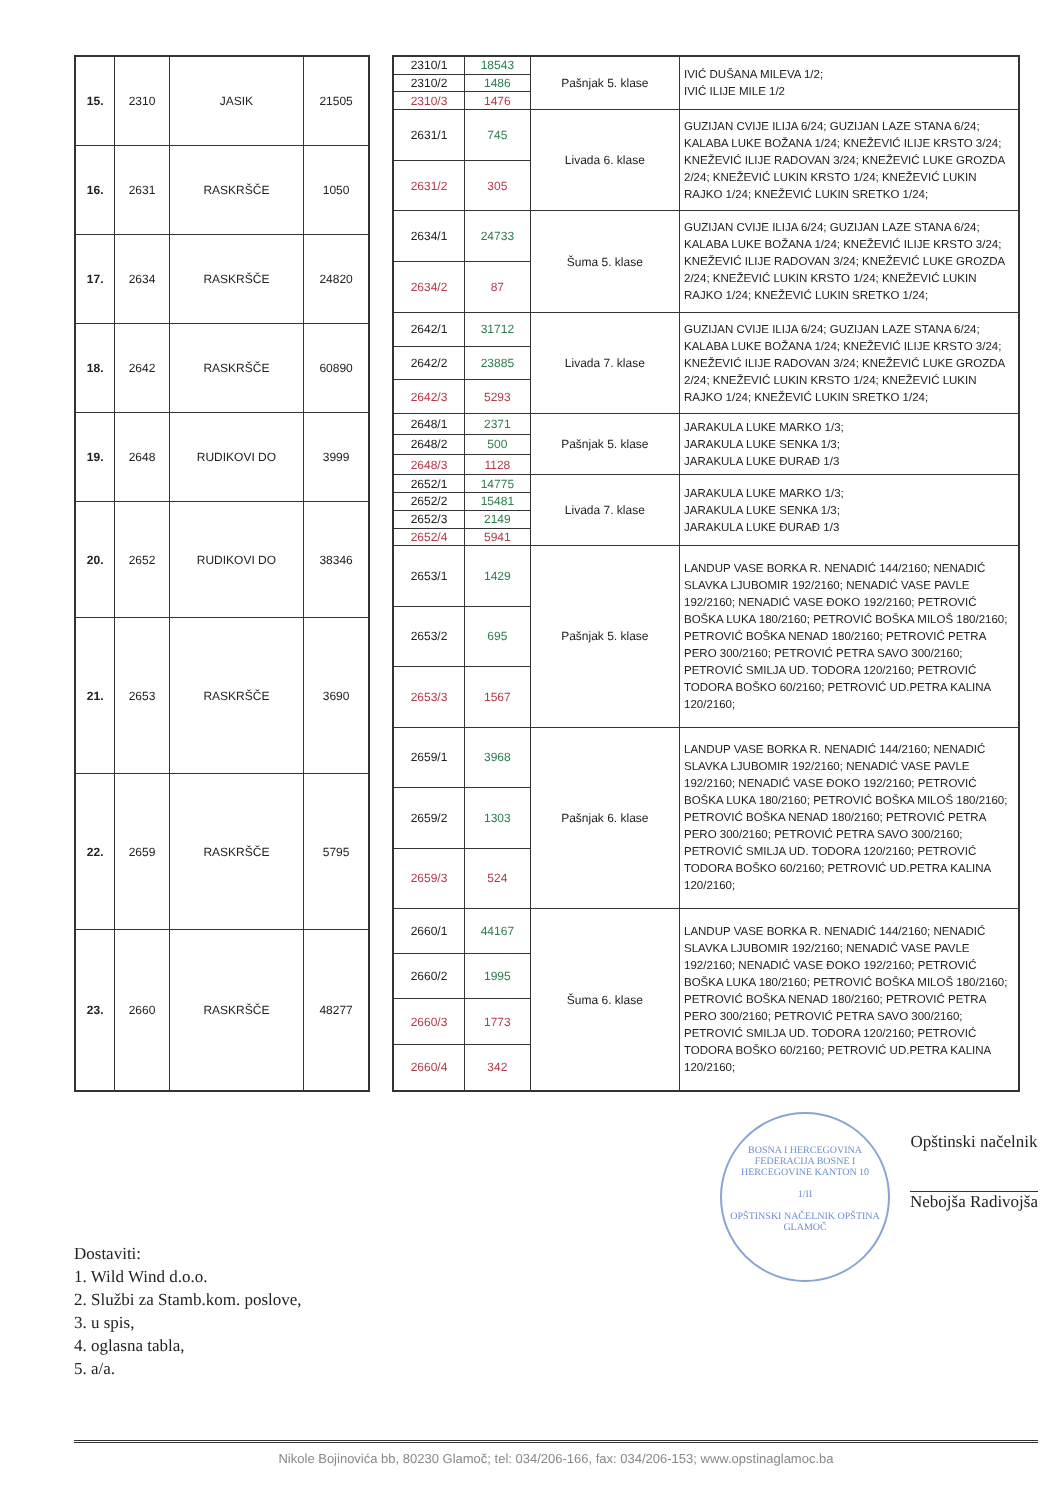| 15. | 2310 | JASIK | 21505 |
| 16. | 2631 | RASKRŠČE | 1050 |
| 17. | 2634 | RASKRŠČE | 24820 |
| 18. | 2642 | RASKRŠČE | 60890 |
| 19. | 2648 | RUDIKOVI DO | 3999 |
| 20. | 2652 | RUDIKOVI DO | 38346 |
| 21. | 2653 | RASKRŠČE | 3690 |
| 22. | 2659 | RASKRŠČE | 5795 |
| 23. | 2660 | RASKRŠČE | 48277 |
| 2310/1 | 18543 | Pašnjak 5. klase | IVIĆ DUŠANA MILEVA 1/2; IVIĆ ILIJE MILE 1/2 |
| 2310/2 | 1486 | | |
| 2310/3 | 1476 | | |
| 2631/1 | 745 | Livada 6. klase | GUZIJAN CVIJE ILIJA 6/24; GUZIJAN LAZE STANA 6/24; KALABA LUKE BOŽANA 1/24; KNEŽEVIĆ ILIJE KRSTO 3/24; KNEŽEVIĆ ILIJE RADOVAN 3/24; KNEŽEVIĆ LUKE GROZDA 2/24; KNEŽEVIĆ LUKIN KRSTO 1/24; KNEŽEVIĆ LUKIN RAJKO 1/24; KNEŽEVIĆ LUKIN SRETKO 1/24; |
| 2631/2 | 305 | | |
| 2634/1 | 24733 | Šuma 5. klase | GUZIJAN CVIJE ILIJA 6/24; GUZIJAN LAZE STANA 6/24; KALABA LUKE BOŽANA 1/24; KNEŽEVIĆ ILIJE KRSTO 3/24; KNEŽEVIĆ ILIJE RADOVAN 3/24; KNEŽEVIĆ LUKE GROZDA 2/24; KNEŽEVIĆ LUKIN KRSTO 1/24; KNEŽEVIĆ LUKIN RAJKO 1/24; KNEŽEVIĆ LUKIN SRETKO 1/24; |
| 2634/2 | 87 | | |
| 2642/1 | 31712 | Livada 7. klase | GUZIJAN CVIJE ILIJA 6/24; GUZIJAN LAZE STANA 6/24; KALABA LUKE BOŽANA 1/24; KNEŽEVIĆ ILIJE KRSTO 3/24; KNEŽEVIĆ ILIJE RADOVAN 3/24; KNEŽEVIĆ LUKE GROZDA 2/24; KNEŽEVIĆ LUKIN KRSTO 1/24; KNEŽEVIĆ LUKIN RAJKO 1/24; KNEŽEVIĆ LUKIN SRETKO 1/24; |
| 2642/2 | 23885 | | |
| 2642/3 | 5293 | | |
| 2648/1 | 2371 | Pašnjak 5. klase | JARAKULA LUKE MARKO 1/3; JARAKULA LUKE SENKA 1/3; JARAKULA LUKE ĐURAĐ 1/3 |
| 2648/2 | 500 | | |
| 2648/3 | 1128 | | |
| 2652/1 | 14775 | Livada 7. klase | JARAKULA LUKE MARKO 1/3; JARAKULA LUKE SENKA 1/3; JARAKULA LUKE ĐURAĐ 1/3 |
| 2652/2 | 15481 | | |
| 2652/3 | 2149 | | |
| 2652/4 | 5941 | | |
| 2653/1 | 1429 | Pašnjak 5. klase | LANDUP VASE BORKA R. NENADIĆ 144/2160; NENADIĆ SLAVKA LJUBOMIR 192/2160; NENADIĆ VASE PAVLE 192/2160; NENADIĆ VASE ĐOKO 192/2160; PETROVIĆ BOŠKA LUKA 180/2160; PETROVIĆ BOŠKA MILOŠ 180/2160; PETROVIĆ BOŠKA NENAD 180/2160; PETROVIĆ PETRA PERO 300/2160; PETROVIĆ PETRA SAVO 300/2160; PETROVIĆ SMILJA UD. TODORA 120/2160; PETROVIĆ TODORA BOŠKO 60/2160; PETROVIĆ UD.PETRA KALINA 120/2160; |
| 2653/2 | 695 | | |
| 2653/3 | 1567 | | |
| 2659/1 | 3968 | Pašnjak 6. klase | LANDUP VASE BORKA R. NENADIĆ 144/2160; NENADIĆ SLAVKA LJUBOMIR 192/2160; NENADIĆ VASE PAVLE 192/2160; NENADIĆ VASE ĐOKO 192/2160; PETROVIĆ BOŠKA LUKA 180/2160; PETROVIĆ BOŠKA MILOŠ 180/2160; PETROVIĆ BOŠKA NENAD 180/2160; PETROVIĆ PETRA PERO 300/2160; PETROVIĆ PETRA SAVO 300/2160; PETROVIĆ SMILJA UD. TODORA 120/2160; PETROVIĆ TODORA BOŠKO 60/2160; PETROVIĆ UD.PETRA KALINA 120/2160; |
| 2659/2 | 1303 | | |
| 2659/3 | 524 | | |
| 2660/1 | 44167 | Šuma 6. klase | LANDUP VASE BORKA R. NENADIĆ 144/2160; NENADIĆ SLAVKA LJUBOMIR 192/2160; NENADIĆ VASE PAVLE 192/2160; NENADIĆ VASE ĐOKO 192/2160; PETROVIĆ BOŠKA LUKA 180/2160; PETROVIĆ BOŠKA MILOŠ 180/2160; PETROVIĆ BOŠKA NENAD 180/2160; PETROVIĆ PETRA PERO 300/2160; PETROVIĆ PETRA SAVO 300/2160; PETROVIĆ SMILJA UD. TODORA 120/2160; PETROVIĆ TODORA BOŠKO 60/2160; PETROVIĆ UD.PETRA KALINA 120/2160; |
| 2660/2 | 1995 | | |
| 2660/3 | 1773 | | |
| 2660/4 | 342 | | |
Dostaviti:
1. Wild Wind d.o.o.
2. Službi za Stamb.kom. poslove,
3. u spis,
4. oglasna tabla,
5. a/a.
BOSNA I HERCEGOVINA FEDERACIJA BOSNE I HERCEGOVINE KANTON 10
1/II
OPŠTINSKI NAČELNIK OPŠTINA GLAMOČ
Opštinski načelnik
Nebojša Radivojša
Nikole Bojinovića bb, 80230 Glamoč; tel: 034/206-166, fax: 034/206-153; www.opstinaglamoc.ba